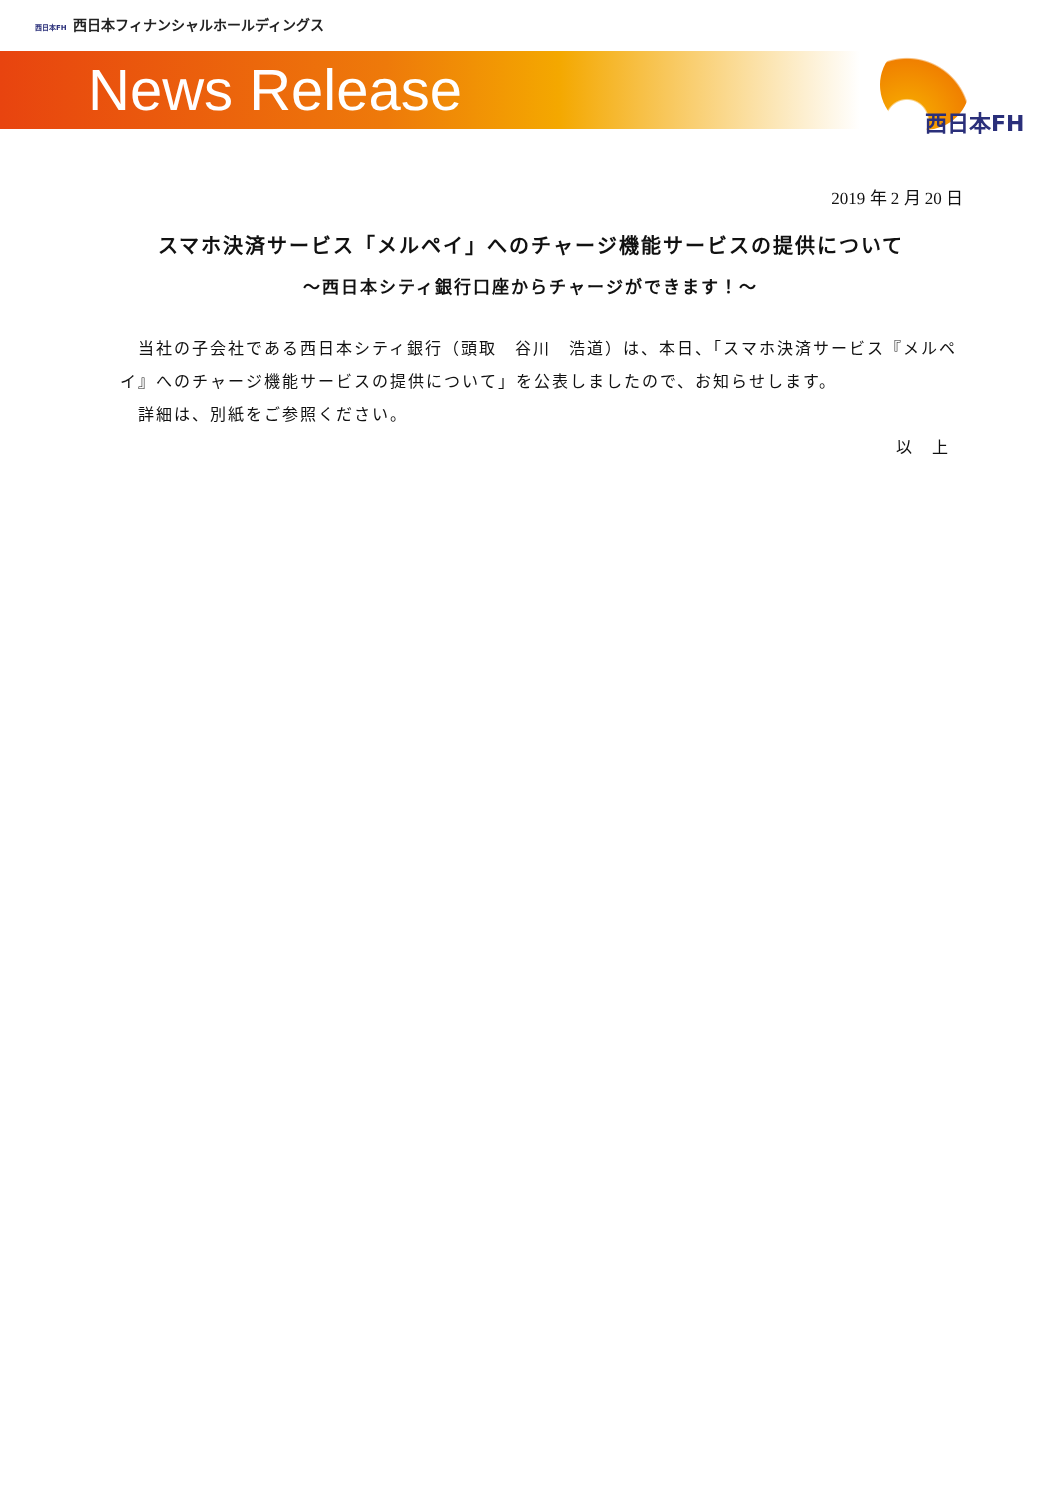西日本FH 西日本フィナンシャルホールディングス
News Release 西日本FH
2019 年 2 月 20 日
スマホ決済サービス「メルペイ」へのチャージ機能サービスの提供について
～西日本シティ銀行口座からチャージができます！～
　当社の子会社である西日本シティ銀行（頭取　谷川　浩道）は、本日、「スマホ決済サービス『メルペイ』へのチャージ機能サービスの提供について」を公表しましたので、お知らせします。
　詳細は、別紙をご参照ください。
以　上